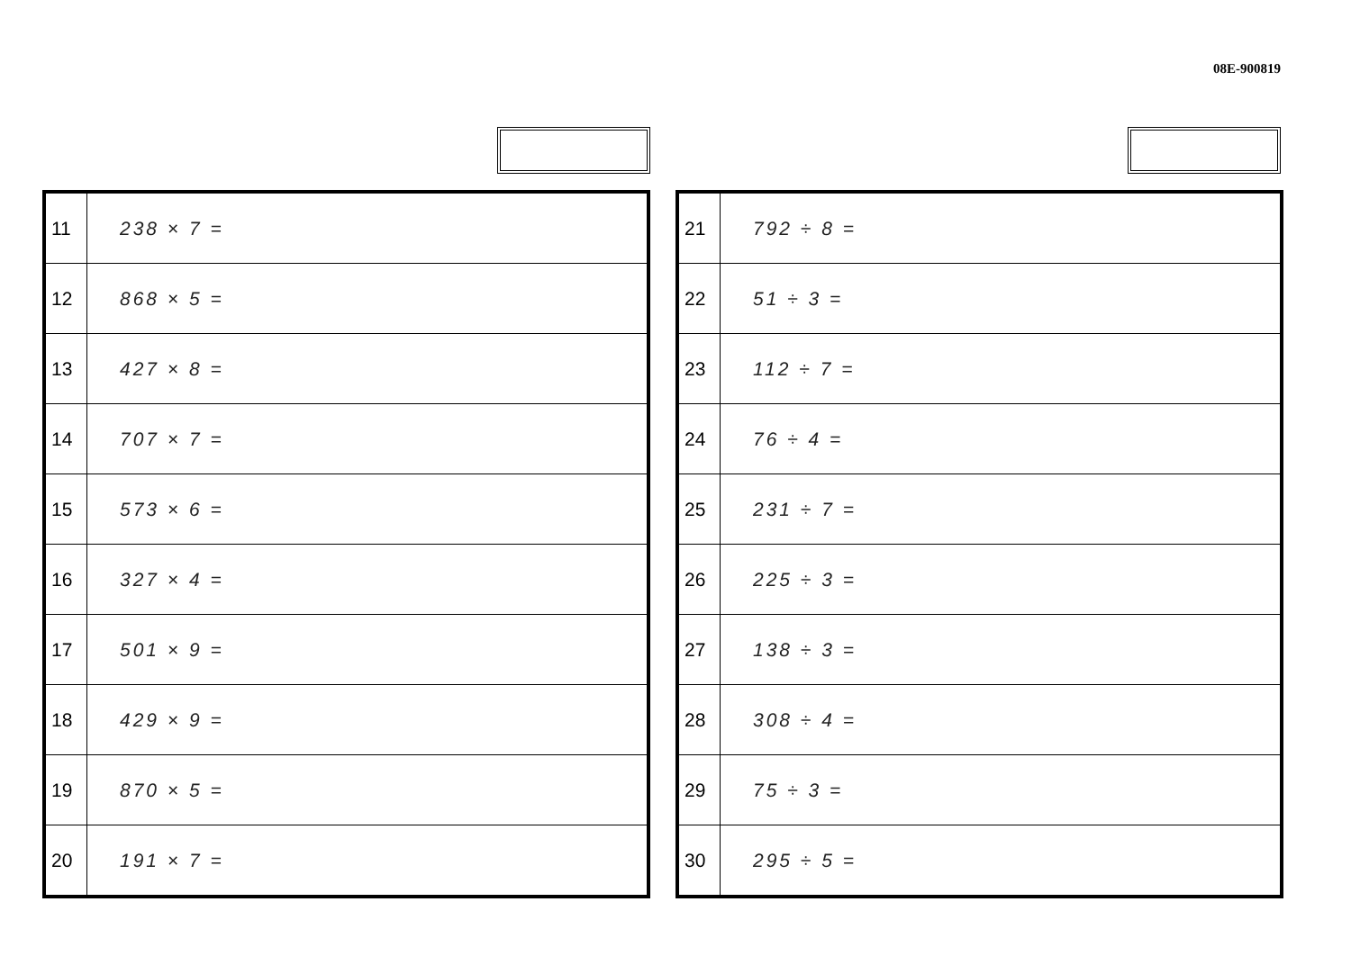08E-900819
| 11 | 238 × 7 = |
| 12 | 868 × 5 = |
| 13 | 427 × 8 = |
| 14 | 707 × 7 = |
| 15 | 573 × 6 = |
| 16 | 327 × 4 = |
| 17 | 501 × 9 = |
| 18 | 429 × 9 = |
| 19 | 870 × 5 = |
| 20 | 191 × 7 = |
| 21 | 792 ÷ 8 = |
| 22 | 51 ÷ 3 = |
| 23 | 112 ÷ 7 = |
| 24 | 76 ÷ 4 = |
| 25 | 231 ÷ 7 = |
| 26 | 225 ÷ 3 = |
| 27 | 138 ÷ 3 = |
| 28 | 308 ÷ 4 = |
| 29 | 75 ÷ 3 = |
| 30 | 295 ÷ 5 = |